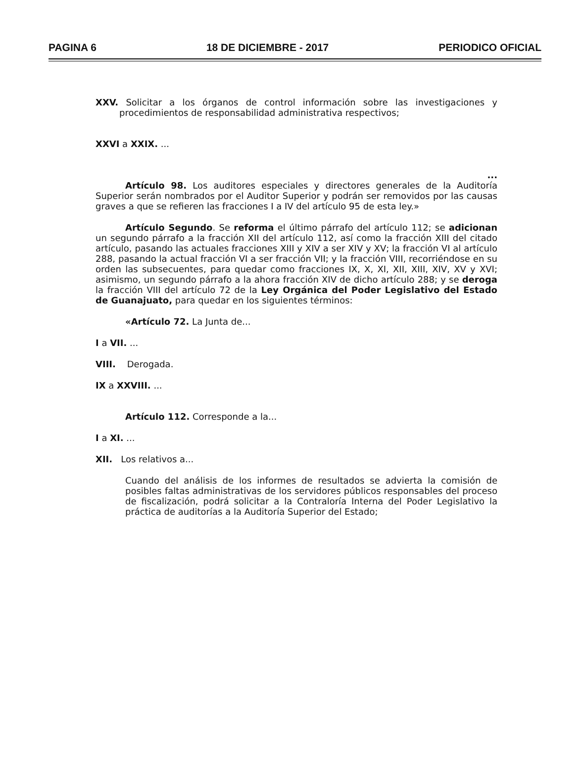PAGINA 6 18 DE DICIEMBRE - 2017 PERIODICO OFICIAL
XXV. Solicitar a los órganos de control información sobre las investigaciones y procedimientos de responsabilidad administrativa respectivos;
XXVI a XXIX. ...
...
Artículo 98. Los auditores especiales y directores generales de la Auditoría Superior serán nombrados por el Auditor Superior y podrán ser removidos por las causas graves a que se refieren las fracciones I a IV del artículo 95 de esta ley.»
Artículo Segundo. Se reforma el último párrafo del artículo 112; se adicionan un segundo párrafo a la fracción XII del artículo 112, así como la fracción XIII del citado artículo, pasando las actuales fracciones XIII y XIV a ser XIV y XV; la fracción VI al artículo 288, pasando la actual fracción VI a ser fracción VII; y la fracción VIII, recorriéndose en su orden las subsecuentes, para quedar como fracciones IX, X, XI, XII, XIII, XIV, XV y XVI; asimismo, un segundo párrafo a la ahora fracción XIV de dicho artículo 288; y se deroga la fracción VIII del artículo 72 de la Ley Orgánica del Poder Legislativo del Estado de Guanajuato, para quedar en los siguientes términos:
«Artículo 72. La Junta de...
I a VII. ...
VIII. Derogada.
IX a XXVIII. ...
Artículo 112. Corresponde a la...
I a XI. ...
XII. Los relativos a...
Cuando del análisis de los informes de resultados se advierta la comisión de posibles faltas administrativas de los servidores públicos responsables del proceso de fiscalización, podrá solicitar a la Contraloría Interna del Poder Legislativo la práctica de auditorías a la Auditoría Superior del Estado;